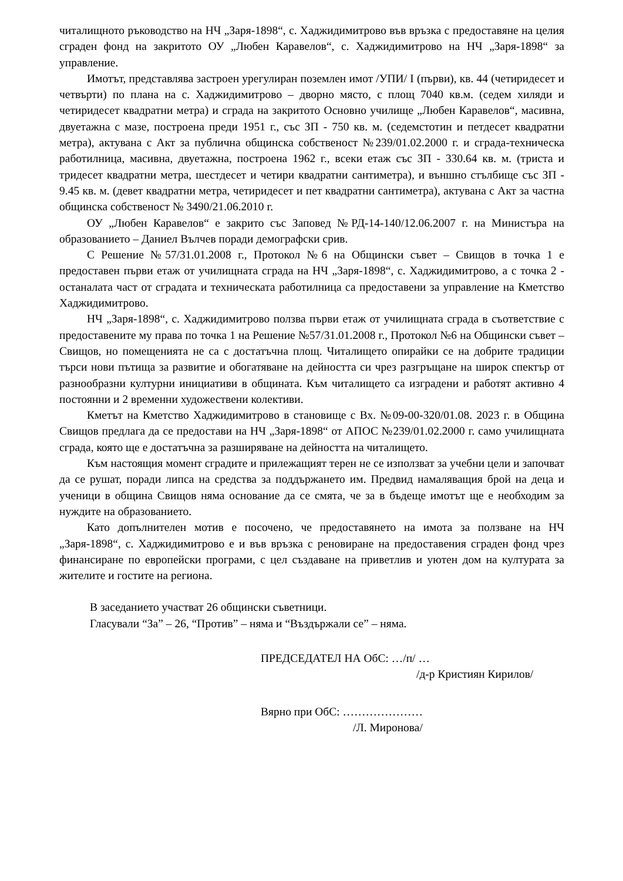читалищното ръководство на НЧ „Заря-1898“, с. Хаджидимитрово във връзка с предоставяне на целия сграден фонд на закритото ОУ „Любен Каравелов“, с. Хаджидимитрово на НЧ „Заря-1898“ за управление.
Имотът, представлява застроен урегулиран поземлен имот /УПИ/ I (първи), кв. 44 (четиридесет и четвърти) по плана на с. Хаджидимитрово – дворно място, с площ 7040 кв.м. (седем хиляди и четиридесет квадратни метра) и сграда на закритото Основно училище „Любен Каравелов“, масивна, двуетажна с мазе, построена преди 1951 г., със ЗП - 750 кв. м. (седемстотин и петдесет квадратни метра), актувана с Акт за публична общинска собственост №239/01.02.2000 г. и сграда-техническа работилница, масивна, двуетажна, построена 1962 г., всеки етаж със ЗП - 330.64 кв. м. (триста и тридесет квадратни метра, шестдесет и четири квадратни сантиметра), и външно стълбище със ЗП - 9.45 кв. м. (девет квадратни метра, четиридесет и пет квадратни сантиметра), актувана с Акт за частна общинска собственост № 3490/21.06.2010 г.
ОУ „Любен Каравелов“ е закрито със Заповед №РД-14-140/12.06.2007 г. на Министъра на образованието – Даниел Вълчев поради демографски срив.
С Решение №57/31.01.2008 г., Протокол №6 на Общински съвет – Свищов в точка 1 е предоставен първи етаж от училищната сграда на НЧ „Заря-1898“, с. Хаджидимитрово, а с точка 2 - останалата част от сградата и техническата работилница са предоставени за управление на Кметство Хаджидимитрово.
НЧ „Заря-1898“, с. Хаджидимитрово ползва първи етаж от училищната сграда в съответствие с предоставените му права по точка 1 на Решение №57/31.01.2008 г., Протокол №6 на Общински съвет – Свищов, но помещенията не са с достатъчна площ. Читалището опирайки се на добрите традиции търси нови пътища за развитие и обогатяване на дейността си чрез разгръщане на широк спектър от разнообразни културни инициативи в общината. Към читалището са изградени и работят активно 4 постоянни и 2 временни художествени колективи.
Кметът на Кметство Хаджидимитрово в становище с Вх. №09-00-320/01.08. 2023 г. в Община Свищов предлага да се предостави на НЧ „Заря-1898“ от АПОС №239/01.02.2000 г. само училищната сграда, която ще е достатъчна за разширяване на дейността на читалището.
Към настоящия момент сградите и прилежащият терен не се използват за учебни цели и започват да се рушат, поради липса на средства за поддържането им. Предвид намаляващия брой на деца и ученици в община Свищов няма основание да се смята, че за в бъдеще имотът ще е необходим за нуждите на образованието.
Като допълнителен мотив е посочено, че предоставянето на имота за ползване на НЧ „Заря-1898“, с. Хаджидимитрово е и във връзка с реновиране на предоставения сграден фонд чрез финансиране по европейски програми, с цел създаване на приветлив и уютен дом на културата за жителите и гостите на региона.
В заседанието участват 26 общински съветници.
Гласували “За” – 26, “Против” – няма и “Въздържали се” – няма.
ПРЕДСЕДАТЕЛ НА ОбС: …/п/ …
/д-р Кристиян Кирилов/
Вярно при ОбС: …………………
/Л. Миронова/